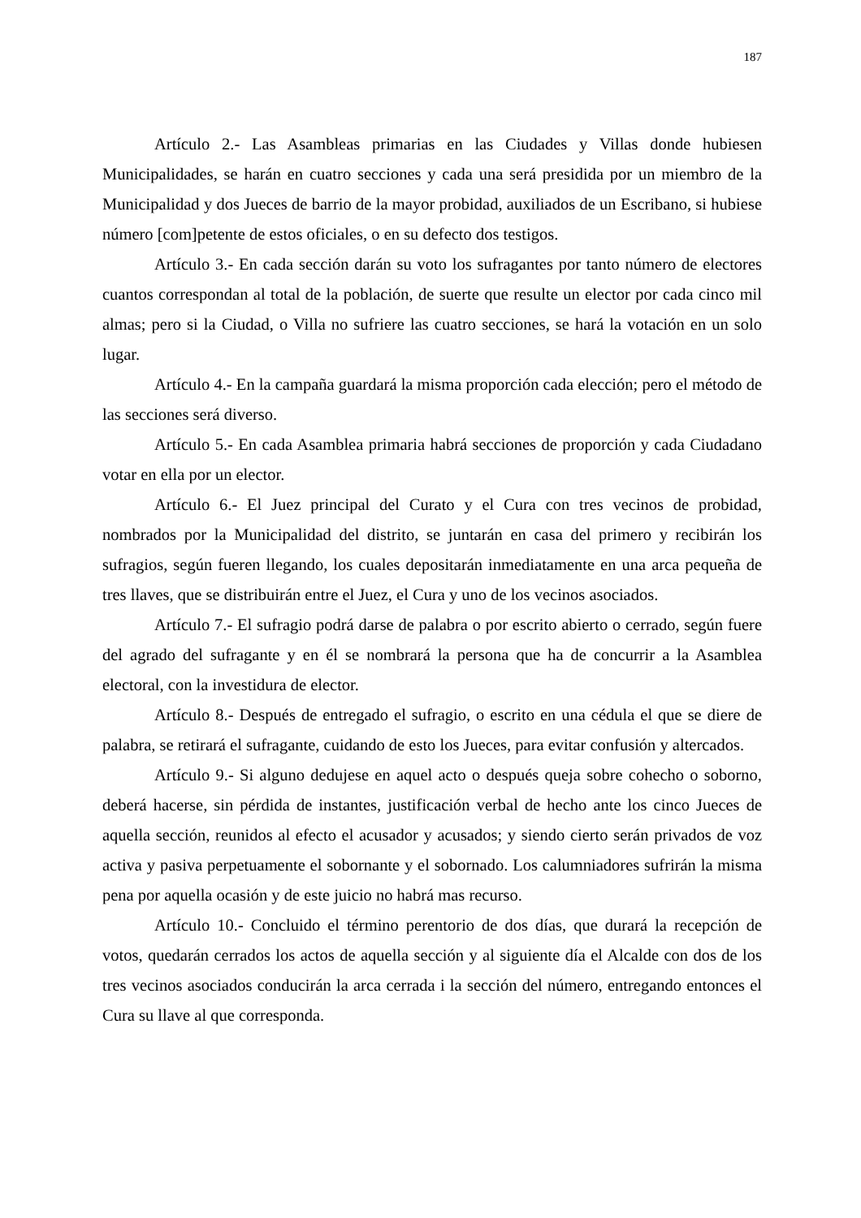187
Artículo 2.- Las Asambleas primarias en las Ciudades y Villas donde hubiesen Municipalidades, se harán en cuatro secciones y cada una será presidida por un miembro de la Municipalidad y dos Jueces de barrio de la mayor probidad, auxiliados de un Escribano, si hubiese número [com]petente de estos oficiales, o en su defecto dos testigos.
Artículo 3.- En cada sección darán su voto los sufragantes por tanto número de electores cuantos correspondan al total de la población, de suerte que resulte un elector por cada cinco mil almas; pero si la Ciudad, o Villa no sufriere las cuatro secciones, se hará la votación en un solo lugar.
Artículo 4.- En la campaña guardará la misma proporción cada elección; pero el método de las secciones será diverso.
Artículo 5.- En cada Asamblea primaria habrá secciones de proporción y cada Ciudadano votar en ella por un elector.
Artículo 6.- El Juez principal del Curato y el Cura con tres vecinos de probidad, nombrados por la Municipalidad del distrito, se juntarán en casa del primero y recibirán los sufragios, según fueren llegando, los cuales depositarán inmediatamente en una arca pequeña de tres llaves, que se distribuirán entre el Juez, el Cura y uno de los vecinos asociados.
Artículo 7.- El sufragio podrá darse de palabra o por escrito abierto o cerrado, según fuere del agrado del sufragante y en él se nombrará la persona que ha de concurrir a la Asamblea electoral, con la investidura de elector.
Artículo 8.- Después de entregado el sufragio, o escrito en una cédula el que se diere de palabra, se retirará el sufragante, cuidando de esto los Jueces, para evitar confusión y altercados.
Artículo 9.- Si alguno dedujese en aquel acto o después queja sobre cohecho o soborno, deberá hacerse, sin pérdida de instantes, justificación verbal de hecho ante los cinco Jueces de aquella sección, reunidos al efecto el acusador y acusados; y siendo cierto serán privados de voz activa y pasiva perpetuamente el sobornante y el sobornado. Los calumniadores sufrirán la misma pena por aquella ocasión y de este juicio no habrá mas recurso.
Artículo 10.- Concluido el término perentorio de dos días, que durará la recepción de votos, quedarán cerrados los actos de aquella sección y al siguiente día el Alcalde con dos de los tres vecinos asociados conducirán la arca cerrada i la sección del número, entregando entonces el Cura su llave al que corresponda.